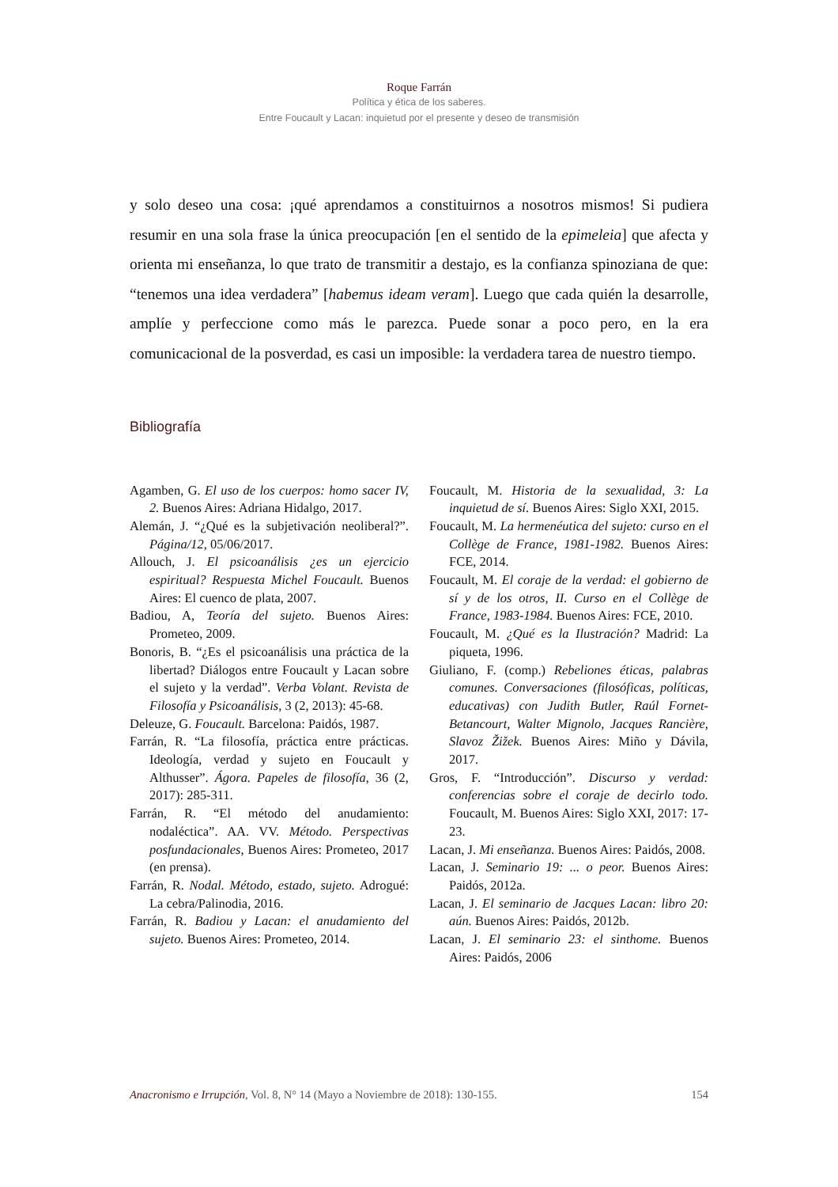Roque Farrán
Política y ética de los saberes.
Entre Foucault y Lacan: inquietud por el presente y deseo de transmisión
y solo deseo una cosa: ¡qué aprendamos a constituirnos a nosotros mismos! Si pudiera resumir en una sola frase la única preocupación [en el sentido de la epimeleia] que afecta y orienta mi enseñanza, lo que trato de transmitir a destajo, es la confianza spinoziana de que: “tenemos una idea verdadera” [habemus ideam veram]. Luego que cada quién la desarrolle, amplíe y perfeccione como más le parezca. Puede sonar a poco pero, en la era comunicacional de la posverdad, es casi un imposible: la verdadera tarea de nuestro tiempo.
Bibliografía
Agamben, G. El uso de los cuerpos: homo sacer IV, 2. Buenos Aires: Adriana Hidalgo, 2017.
Alemán, J. “¿Qué es la subjetivación neoliberal?”. Página/12, 05/06/2017.
Allouch, J. El psicoanálisis ¿es un ejercicio espiritual? Respuesta Michel Foucault. Buenos Aires: El cuenco de plata, 2007.
Badiou, A, Teoría del sujeto. Buenos Aires: Prometeo, 2009.
Bonoris, B. “¿Es el psicoanálisis una práctica de la libertad? Diálogos entre Foucault y Lacan sobre el sujeto y la verdad”. Verba Volant. Revista de Filosofía y Psicoanálisis, 3 (2, 2013): 45-68.
Deleuze, G. Foucault. Barcelona: Paidós, 1987.
Farrán, R. “La filosofía, práctica entre prácticas. Ideología, verdad y sujeto en Foucault y Althusser”. Ágora. Papeles de filosofía, 36 (2, 2017): 285-311.
Farrán, R. “El método del anudamiento: nodaléctica”. AA. VV. Método. Perspectivas posfundacionales, Buenos Aires: Prometeo, 2017 (en prensa).
Farrán, R. Nodal. Método, estado, sujeto. Adrogué: La cebra/Palinodia, 2016.
Farrán, R. Badiou y Lacan: el anudamiento del sujeto. Buenos Aires: Prometeo, 2014.
Foucault, M. Historia de la sexualidad, 3: La inquietud de sí. Buenos Aires: Siglo XXI, 2015.
Foucault, M. La hermenéutica del sujeto: curso en el Collège de France, 1981-1982. Buenos Aires: FCE, 2014.
Foucault, M. El coraje de la verdad: el gobierno de sí y de los otros, II. Curso en el Collège de France, 1983-1984. Buenos Aires: FCE, 2010.
Foucault, M. ¿Qué es la Ilustración? Madrid: La piqueta, 1996.
Giuliano, F. (comp.) Rebeliones éticas, palabras comunes. Conversaciones (filosóficas, políticas, educativas) con Judith Butler, Raúl Fornet-Betancourt, Walter Mignolo, Jacques Rancière, Slavoz Žižek. Buenos Aires: Miño y Dávila, 2017.
Gros, F. “Introducción”. Discurso y verdad: conferencias sobre el coraje de decirlo todo. Foucault, M. Buenos Aires: Siglo XXI, 2017: 17-23.
Lacan, J. Mi enseñanza. Buenos Aires: Paidós, 2008.
Lacan, J. Seminario 19: ... o peor. Buenos Aires: Paidós, 2012a.
Lacan, J. El seminario de Jacques Lacan: libro 20: aún. Buenos Aires: Paidós, 2012b.
Lacan, J. El seminario 23: el sinthome. Buenos Aires: Paidós, 2006
Anacronismo e Irrupción, Vol. 8, N° 14 (Mayo a Noviembre de 2018): 130-155. 154